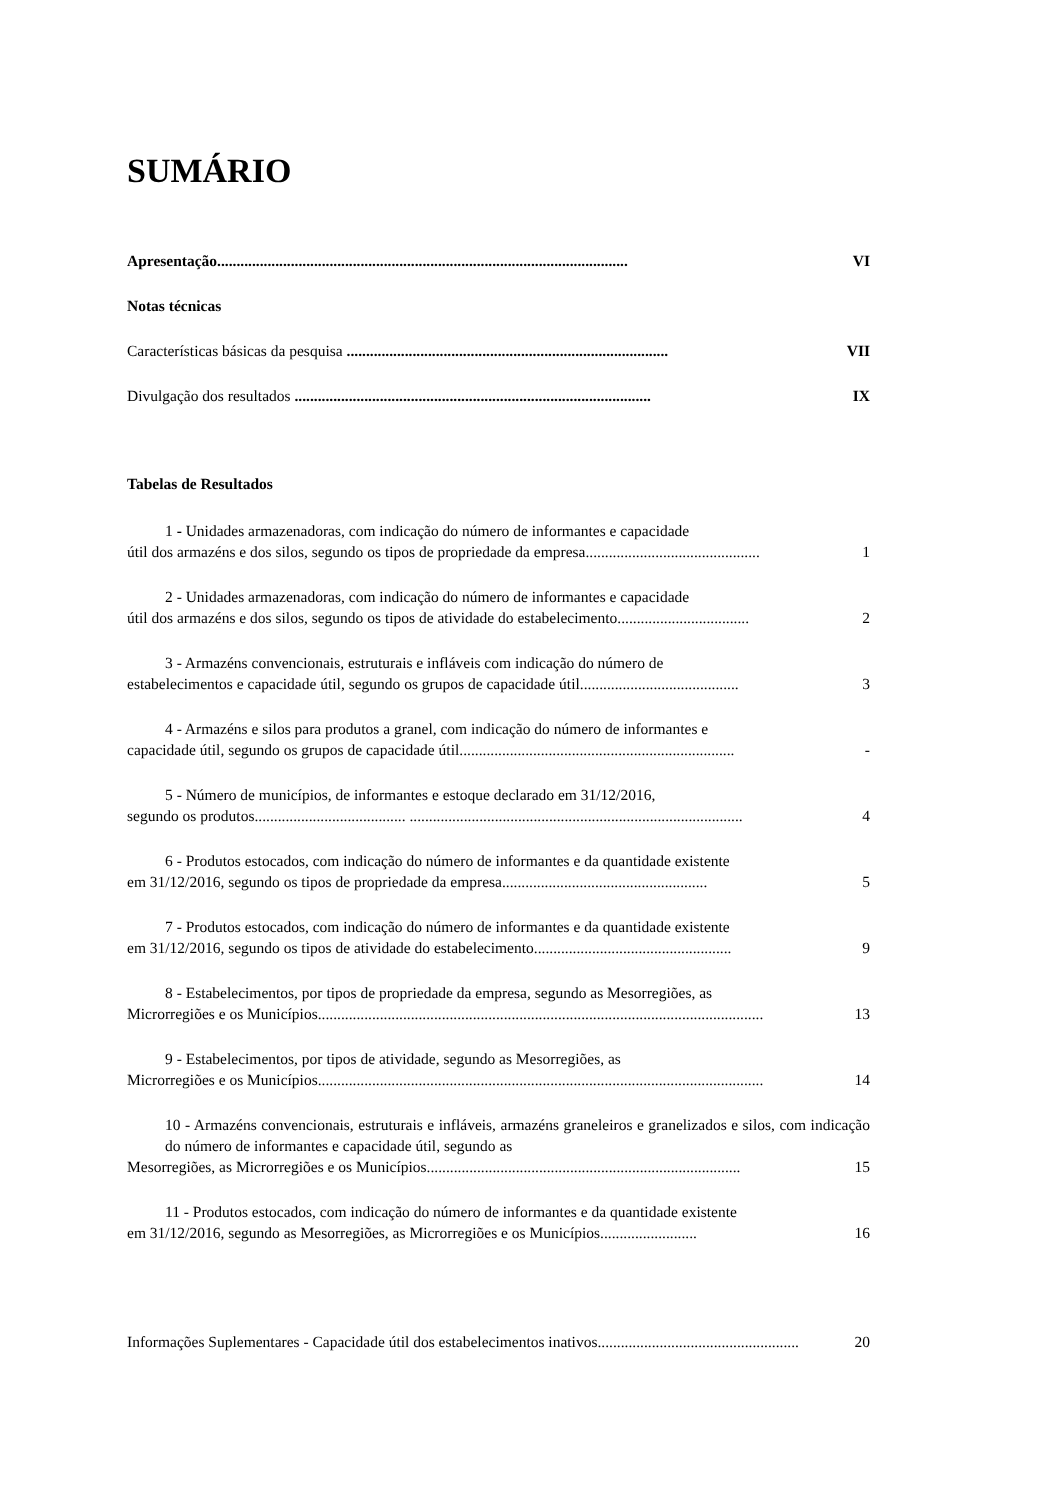SUMÁRIO
Apresentação.......................................................................................................... VI
Notas técnicas
Características básicas da pesquisa ................................................................................... VII
Divulgação dos resultados ............................................................................................ IX
Tabelas de Resultados
1 - Unidades armazenadoras, com indicação do número de informantes e capacidade
útil dos armazéns e dos silos, segundo os tipos de propriedade da empresa............................................. 1
2 - Unidades armazenadoras, com indicação do número de informantes e capacidade
útil dos armazéns e dos silos, segundo os tipos de atividade do estabelecimento.................................. 2
3 - Armazéns convencionais, estruturais e infláveis com indicação do número de
estabelecimentos e capacidade útil, segundo os grupos de capacidade útil......................................... 3
4 - Armazéns e silos para produtos a granel, com indicação do número de informantes e
capacidade útil, segundo os grupos de capacidade útil....................................................................... -
5 - Número de municípios, de informantes e estoque declarado em 31/12/2016,
segundo os produtos....................................... ...................................................................................... 4
6 - Produtos estocados, com indicação do número de informantes e da quantidade existente
em 31/12/2016, segundo os tipos de propriedade da empresa..................................................... 5
7 - Produtos estocados, com indicação do número de informantes e da quantidade existente
em 31/12/2016, segundo os tipos de atividade do estabelecimento................................................... 9
8 - Estabelecimentos, por tipos de propriedade da empresa, segundo as Mesorregiões, as
Microrregiões e os Municípios................................................................................................................... 13
9 - Estabelecimentos, por tipos de atividade, segundo as Mesorregiões, as
Microrregiões e os Municípios................................................................................................................... 14
10 - Armazéns convencionais, estruturais e infláveis, armazéns graneleiros e granelizados e silos, com indicação do número de informantes e capacidade útil, segundo as
Mesorregiões, as Microrregiões e os Municípios................................................................................. 15
11 - Produtos estocados, com indicação do número de informantes e da quantidade existente
em 31/12/2016, segundo as Mesorregiões, as Microrregiões e os Municípios......................... 16
Informações Suplementares - Capacidade útil dos estabelecimentos inativos.................................................... 20